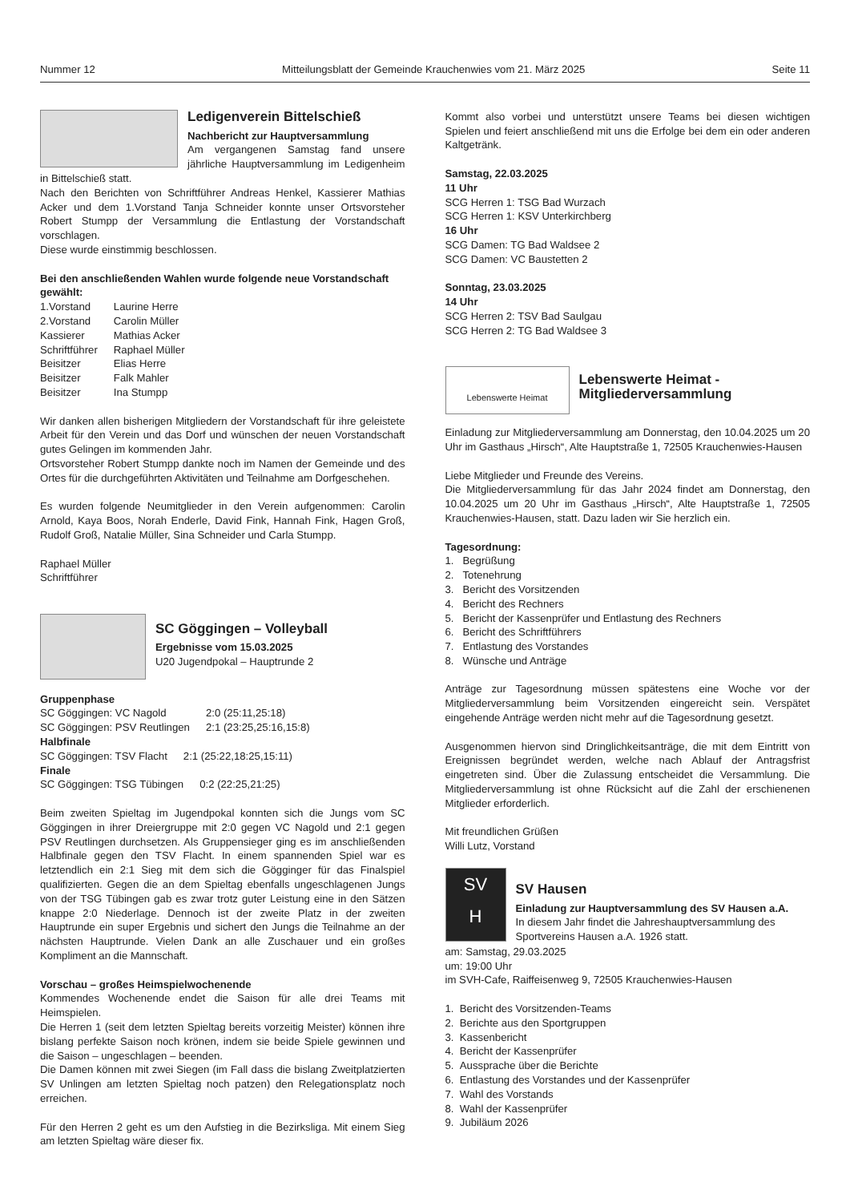Nummer 12 Mitteilungsblatt der Gemeinde Krauchenwies vom 21. März 2025 Seite 11
Ledigenverein Bittelschieß
Nachbericht zur Hauptversammlung
Am vergangenen Samstag fand unsere jährliche Hauptversammlung im Ledigenheim in Bittelschieß statt.
Nach den Berichten von Schriftführer Andreas Henkel, Kassierer Mathias Acker und dem 1.Vorstand Tanja Schneider konnte unser Ortsvorsteher Robert Stumpp der Versammlung die Entlastung der Vorstandschaft vorschlagen.
Diese wurde einstimmig beschlossen.
Bei den anschließenden Wahlen wurde folgende neue Vorstandschaft gewählt:
| 1.Vorstand | Laurine Herre |
| 2.Vorstand | Carolin Müller |
| Kassierer | Mathias Acker |
| Schriftführer | Raphael Müller |
| Beisitzer | Elias Herre |
| Beisitzer | Falk Mahler |
| Beisitzer | Ina Stumpp |
Wir danken allen bisherigen Mitgliedern der Vorstandschaft für ihre geleistete Arbeit für den Verein und das Dorf und wünschen der neuen Vorstandschaft gutes Gelingen im kommenden Jahr.
Ortsvorsteher Robert Stumpp dankte noch im Namen der Gemeinde und des Ortes für die durchgeführten Aktivitäten und Teilnahme am Dorfgeschehen.
Es wurden folgende Neumitglieder in den Verein aufgenommen: Carolin Arnold, Kaya Boos, Norah Enderle, David Fink, Hannah Fink, Hagen Groß, Rudolf Groß, Natalie Müller, Sina Schneider und Carla Stumpp.
Raphael Müller
Schriftführer
SC Göggingen – Volleyball
Ergebnisse vom 15.03.2025
U20 Jugendpokal – Hauptrunde 2
Gruppenphase
| SC Göggingen: VC Nagold | 2:0 (25:11,25:18) |
| SC Göggingen: PSV Reutlingen | 2:1 (23:25,25:16,15:8) |
Halbfinale
| SC Göggingen: TSV Flacht | 2:1 (25:22,18:25,15:11) |
Finale
| SC Göggingen: TSG Tübingen | 0:2 (22:25,21:25) |
Beim zweiten Spieltag im Jugendpokal konnten sich die Jungs vom SC Göggingen in ihrer Dreiergruppe mit 2:0 gegen VC Nagold und 2:1 gegen PSV Reutlingen durchsetzen. Als Gruppensieger ging es im anschließenden Halbfinale gegen den TSV Flacht. In einem spannenden Spiel war es letztendlich ein 2:1 Sieg mit dem sich die Gögginger für das Finalspiel qualifizierten. Gegen die an dem Spieltag ebenfalls ungeschlagenen Jungs von der TSG Tübingen gab es zwar trotz guter Leistung eine in den Sätzen knappe 2:0 Niederlage. Dennoch ist der zweite Platz in der zweiten Hauptrunde ein super Ergebnis und sichert den Jungs die Teilnahme an der nächsten Hauptrunde. Vielen Dank an alle Zuschauer und ein großes Kompliment an die Mannschaft.
Vorschau – großes Heimspielwochenende
Kommendes Wochenende endet die Saison für alle drei Teams mit Heimspielen.
Die Herren 1 (seit dem letzten Spieltag bereits vorzeitig Meister) können ihre bislang perfekte Saison noch krönen, indem sie beide Spiele gewinnen und die Saison – ungeschlagen – beenden.
Die Damen können mit zwei Siegen (im Fall dass die bislang Zweitplatzierten SV Unlingen am letzten Spieltag noch patzen) den Relegationsplatz noch erreichen.
Für den Herren 2 geht es um den Aufstieg in die Bezirksliga. Mit einem Sieg am letzten Spieltag wäre dieser fix.
Kommt also vorbei und unterstützt unsere Teams bei diesen wichtigen Spielen und feiert anschließend mit uns die Erfolge bei dem ein oder anderen Kaltgetränk.
Samstag, 22.03.2025
11 Uhr
SCG Herren 1: TSG Bad Wurzach
SCG Herren 1: KSV Unterkirchberg
16 Uhr
SCG Damen: TG Bad Waldsee 2
SCG Damen: VC Baustetten 2
Sonntag, 23.03.2025
14 Uhr
SCG Herren 2: TSV Bad Saulgau
SCG Herren 2: TG Bad Waldsee 3
Lebenswerte Heimat
Lebenswerte Heimat -
Mitgliederversammlung
Einladung zur Mitgliederversammlung am Donnerstag, den 10.04.2025 um 20 Uhr im Gasthaus „Hirsch“, Alte Hauptstraße 1, 72505 Krauchenwies-Hausen
Liebe Mitglieder und Freunde des Vereins.
Die Mitgliederversammlung für das Jahr 2024 findet am Donnerstag, den 10.04.2025 um 20 Uhr im Gasthaus „Hirsch“, Alte Hauptstraße 1, 72505 Krauchenwies-Hausen, statt. Dazu laden wir Sie herzlich ein.
Tagesordnung:
1. Begrüßung
2. Totenehrung
3. Bericht des Vorsitzenden
4. Bericht des Rechners
5. Bericht der Kassenprüfer und Entlastung des Rechners
6. Bericht des Schriftführers
7. Entlastung des Vorstandes
8. Wünsche und Anträge
Anträge zur Tagesordnung müssen spätestens eine Woche vor der Mitgliederversammlung beim Vorsitzenden eingereicht sein. Verspätet eingehende Anträge werden nicht mehr auf die Tagesordnung gesetzt.
Ausgenommen hiervon sind Dringlichkeitsanträge, die mit dem Eintritt von Ereignissen begründet werden, welche nach Ablauf der Antragsfrist eingetreten sind. Über die Zulassung entscheidet die Versammlung. Die Mitgliederversammlung ist ohne Rücksicht auf die Zahl der erschienenen Mitglieder erforderlich.
Mit freundlichen Grüßen
Willi Lutz, Vorstand
SV
H
SV Hausen
Einladung zur Hauptversammlung des SV Hausen a.A.
In diesem Jahr findet die Jahreshauptversammlung des Sportvereins Hausen a.A. 1926 statt.
am: Samstag, 29.03.2025
um: 19:00 Uhr
im SVH-Cafe, Raiffeisenweg 9, 72505 Krauchenwies-Hausen
1. Bericht des Vorsitzenden-Teams
2. Berichte aus den Sportgruppen
3. Kassenbericht
4. Bericht der Kassenprüfer
5. Aussprache über die Berichte
6. Entlastung des Vorstandes und der Kassenprüfer
7. Wahl des Vorstands
8. Wahl der Kassenprüfer
9. Jubiläum 2026